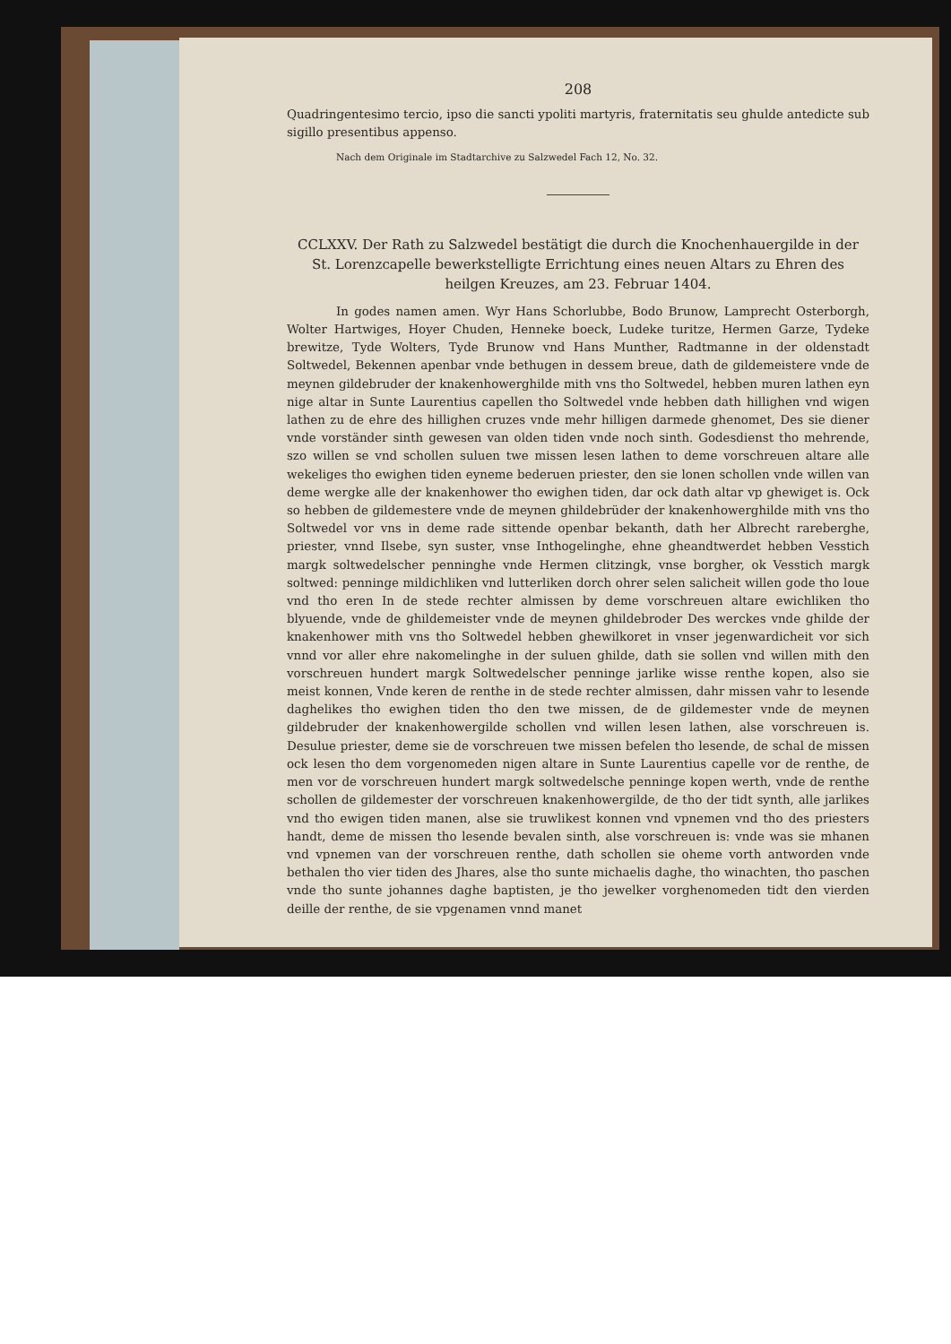208
Quadringentesimo tercio, ipso die sancti ypoliti martyris, fraternitatis seu ghulde antedicte sub sigillo presentibus appenso.
Nach dem Originale im Stadtarchive zu Salzwedel Fach 12, No. 32.
CCLXXV. Der Rath zu Salzwedel bestätigt die durch die Knochenhauergilde in der St. Lorenzcapelle bewerkstelligte Errichtung eines neuen Altars zu Ehren des heilgen Kreuzes, am 23. Februar 1404.
In godes namen amen. Wyr Hans Schorlubbe, Bodo Brunow, Lamprecht Osterborgh, Wolter Hartwiges, Hoyer Chuden, Henneke boeck, Ludeke turitze, Hermen Garze, Tydeke brewitze, Tyde Wolters, Tyde Brunow vnd Hans Munther, Radtmanne in der oldenstadt Soltwedel, Bekennen apenbar vnde bethugen in dessem breue, dath de gildemeistere vnde de meynen gildebruder der knakenhowerghilde mith vns tho Soltwedel, hebben muren lathen eyn nige altar in Sunte Laurentius capellen tho Soltwedel vnde hebben dath hillighen vnd wigen lathen zu de ehre des hillighen cruzes vnde mehr hilligen darmede ghenomet, Des sie diener vnde vorständer sinth gewesen van olden tiden vnde noch sinth. Godesdienst tho mehrende, szo willen se vnd schollen suluen twe missen lesen lathen to deme vorschreuen altare alle wekeliges tho ewighen tiden eyneme bederuen priester, den sie lonen schollen vnde willen van deme wergke alle der knakenhower tho ewighen tiden, dar ock dath altar vp ghewiget is. Ock so hebben de gildemestere vnde de meynen ghildebrüder der knakenhowerghilde mith vns tho Soltwedel vor vns in deme rade sittende openbar bekanth, dath her Albrecht rareberghe, priester, vnnd Ilsebe, syn suster, vnse Inthogelinghe, ehne gheandtwerdet hebben Vesstich margk soltwedelscher penninghe vnde Hermen clitzingk, vnse borgher, ok Vesstich margk soltwed: penninge mildichliken vnd lutterliken dorch ohrer selen salicheit willen gode tho loue vnd tho eren In de stede rechter almissen by deme vorschreuen altare ewichliken tho blyuende, vnde de ghildemeister vnde de meynen ghildebroder Des werckes vnde ghilde der knakenhower mith vns tho Soltwedel hebben ghewilkoret in vnser jegenwardicheit vor sich vnnd vor aller ehre nakomelinghe in der suluen ghilde, dath sie sollen vnd willen mith den vorschreuen hundert margk Soltwedelscher penninge jarlike wisse renthe kopen, also sie meist konnen, Vnde keren de renthe in de stede rechter almissen, dahr missen vahr to lesende daghelikes tho ewighen tiden tho den twe missen, de de gildemester vnde de meynen gildebruder der knakenhowergilde schollen vnd willen lesen lathen, alse vorschreuen is. Desulue priester, deme sie de vorschreuen twe missen befelen tho lesende, de schal de missen ock lesen tho dem vorgenomeden nigen altare in Sunte Laurentius capelle vor de renthe, de men vor de vorschreuen hundert margk soltwedelsche penninge kopen werth, vnde de renthe schollen de gildemester der vorschreuen knakenhowergilde, de tho der tidt synth, alle jarlikes vnd tho ewigen tiden manen, alse sie truwlikest konnen vnd vpnemen vnd tho des priesters handt, deme de missen tho lesende bevalen sinth, alse vorschreuen is: vnde was sie mhanen vnd vpnemen van der vorschreuen renthe, dath schollen sie oheme vorth antworden vnde bethalen tho vier tiden des Jhares, alse tho sunte michaelis daghe, tho winachten, tho paschen vnde tho sunte johannes daghe baptisten, je tho jewelker vorghenomeden tidt den vierden deille der renthe, de sie vpgenamen vnnd manet